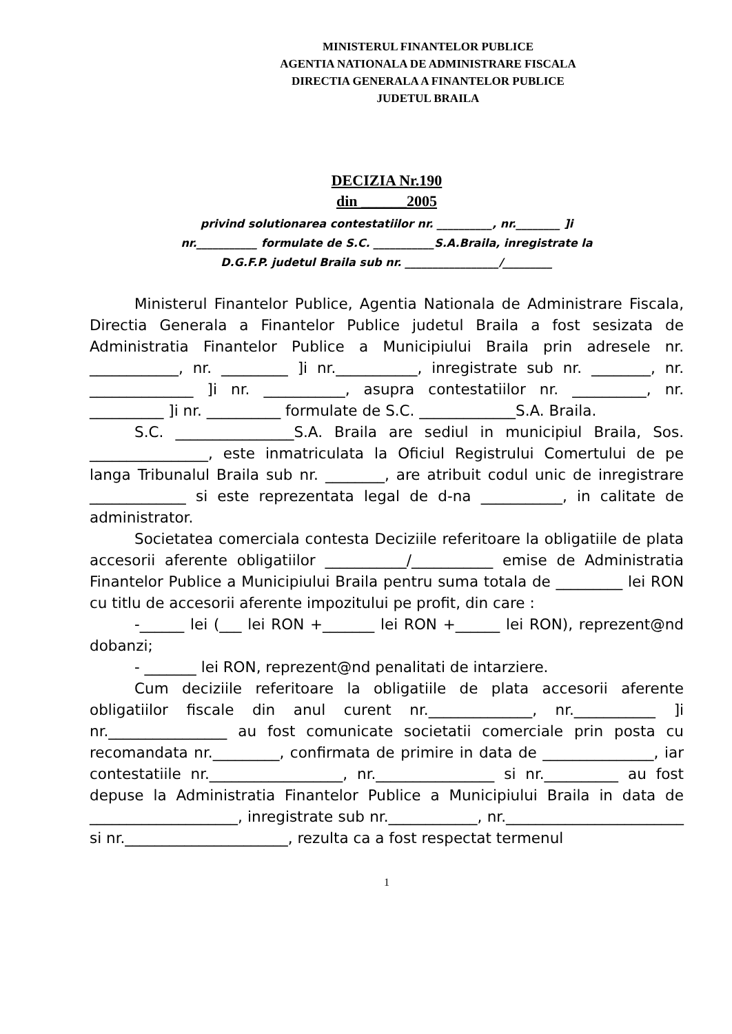MINISTERUL FINANTELOR PUBLICE
AGENTIA NATIONALA DE ADMINISTRARE FISCALA
DIRECTIA GENERALA A FINANTELOR PUBLICE
JUDETUL BRAILA
DECIZIA Nr.190
din ______2005
privind solutionarea contestatiilor nr. __________, nr.________ ]i
nr.___________ formulate de S.C. ___________S.A.Braila, inregistrate la
D.G.F.P. judetul Braila sub nr. _________________/_________
Ministerul Finantelor Publice, Agentia Nationala de Administrare Fiscala, Directia Generala a Finantelor Publice judetul Braila a fost sesizata de Administratia Finantelor Publice a Municipiului Braila prin adresele nr. ____________, nr. _________ ]i nr.___________, inregistrate sub nr. ________, nr. ______________ ]i nr. ___________, asupra contestatiilor nr. __________, nr. __________ ]i nr. __________ formulate de S.C. _____________S.A. Braila.
S.C. ________________S.A. Braila are sediul in municipiul Braila, Sos. ________________, este inmatriculata la Oficiul Registrului Comertului de pe langa Tribunalul Braila sub nr. ________, are atribuit codul unic de inregistrare _____________ si este reprezentata legal de d-na ___________, in calitate de administrator.
Societatea comerciala contesta Deciziile referitoare la obligatiile de plata accesorii aferente obligatiilor ___________/___________ emise de Administratia Finantelor Publice a Municipiului Braila pentru suma totala de _________ lei RON cu titlu de accesorii aferente impozitului pe profit, din care :
-______ lei (___ lei RON +_______ lei RON +______ lei RON), reprezent@nd dobanzi;
- _______ lei RON, reprezent@nd penalitati de intarziere.
Cum deciziile referitoare la obligatiile de plata accesorii aferente obligatiilor fiscale din anul curent nr.______________, nr.___________ ]i nr.________________ au fost comunicate societatii comerciale prin posta cu recomandata nr._________, confirmata de primire in data de _______________, iar contestatiile nr.__________________, nr.________________ si nr.__________ au fost depuse la Administratia Finantelor Publice a Municipiului Braila in data de ____________________, inregistrate sub nr.____________, nr.________________________ si nr.______________________, rezulta ca a fost respectat termenul
1